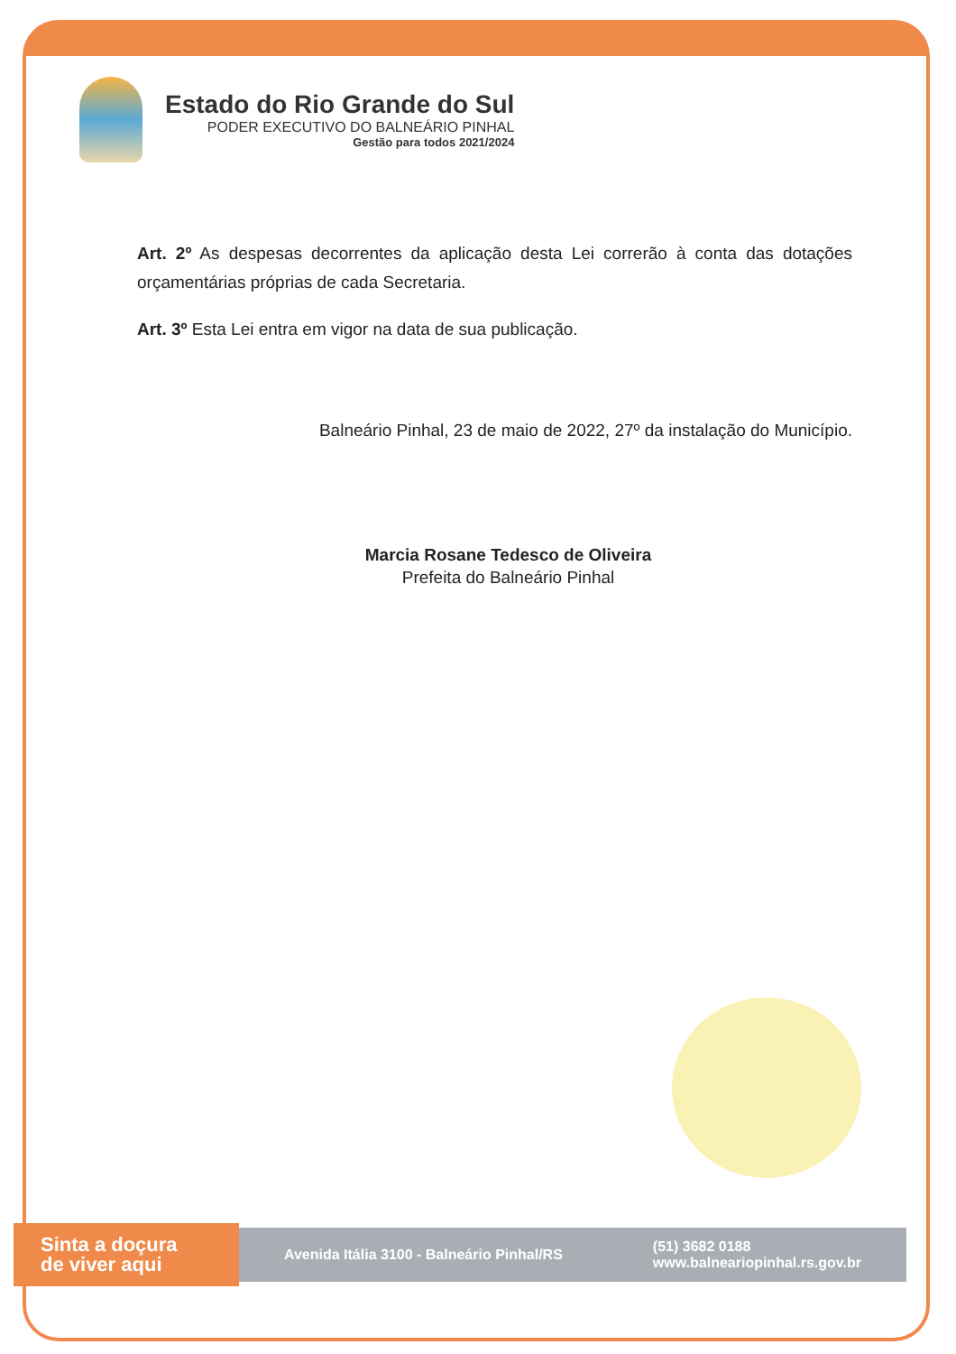Estado do Rio Grande do Sul
PODER EXECUTIVO DO BALNEÁRIO PINHAL
Gestão para todos 2021/2024
Art. 2º As despesas decorrentes da aplicação desta Lei correrão à conta das dotações orçamentárias próprias de cada Secretaria.
Art. 3º Esta Lei entra em vigor na data de sua publicação.
Balneário Pinhal, 23 de maio de 2022, 27º da instalação do Município.
Marcia Rosane Tedesco de Oliveira
Prefeita do Balneário Pinhal
Sinta a doçura
de viver aqui
Avenida Itália 3100 - Balneário Pinhal/RS (51) 3682 0188
www.balneariopinhal.rs.gov.br